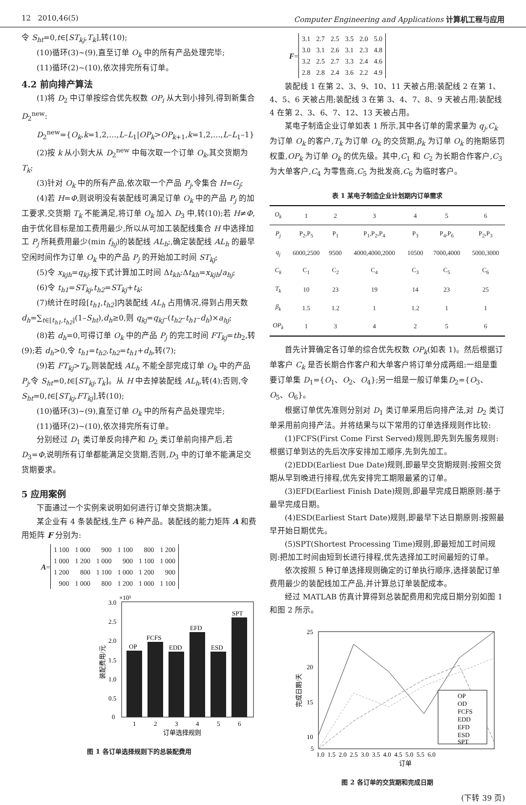12 2010,46(5) Computer Engineering and Applications 计算机工程与应用
令 S<sub>ht</sub>=0,t∈[ST<sub>kj</sub>,T<sub>k</sub>],转(10);
(10)循环(3)~(9),直至订单 O<sub>k</sub> 中的所有产品处理完毕;
(11)循环(2)~(10),依次排完所有订单。
4.2 前向排产算法
(1)将 D<sub>2</sub> 中订单按综合优先权数 OP<sub>i</sub> 从大到小排列,得到新集合 D<sub>2</sub><sup>new</sup>:
D<sub>2</sub><sup>new</sup>={O<sub>k</sub>,k=1,2,…,L–L<sub>1</sub>|OP<sub>k</sub>>OP<sub>k+1</sub>,k=1,2,…,L–L<sub>1</sub>–1}
(2)按 k 从小到大从 D<sub>2</sub><sup>new</sup> 中每次取一个订单 O<sub>k</sub>,其交货期为 T<sub>k</sub>;
(3)针对 O<sub>k</sub> 中的所有产品,依次取一个产品 P<sub>j</sub>,令集合 H=G<sub>j</sub>;
(4)若 H=Φ,则说明没有装配线可满足订单 O<sub>k</sub> 中的产品 P<sub>j</sub> 的加工要求,交货期 T<sub>k</sub> 不能满足,将订单 O<sub>k</sub> 加入 D<sub>3</sub> 中,转(10);若 H≠Φ,由于优化目标是加工费用最少,所以从可加工装配线集合 H 中选择加工 P<sub>j</sub> 所耗费用最少(min f<sub>hj</sub>)的装配线 AL<sub>h</sub>;,确定装配线 AL<sub>h</sub> 的最早空闲时间作为订单 O<sub>k</sub> 中的产品 P<sub>j</sub> 的开始加工时间 ST<sub>kj</sub>;
(5)令 x<sub>kjh</sub>=q<sub>kj</sub>,按下式计算加工时间 Δt<sub>kh</sub>:Δt<sub>kh</sub>=x<sub>kjh</sub>/a<sub>hj</sub>;
(6)令 t<sub>h1</sub>=ST<sub>kj</sub>,t<sub>h2</sub>=ST<sub>kj</sub>+t<sub>k</sub>;
(7)统计在时段[t<sub>h1</sub>,t<sub>h2</sub>]内装配线 AL<sub>h</sub> 占用情况,得到占用天数 d<sub>h</sub>=∑<sub>t∈[t<sub>h1</sub>,t<sub>h2</sub>]</sub>(1–S<sub>ht</sub>),d<sub>h</sub>≥0,则 q<sub>kj</sub>=q<sub>kj</sub>–(t<sub>h2</sub>–t<sub>h1</sub>–d<sub>h</sub>)×a<sub>hj</sub>;
(8)若 d<sub>h</sub>=0,可得订单 O<sub>k</sub> 中的产品 P<sub>j</sub> 的完工时间 FT<sub>kj</sub>=th<sub>2</sub>,转(9);若 d<sub>h</sub>>0,令 t<sub>h1</sub>=t<sub>h2</sub>,t<sub>h2</sub>=t<sub>h1</sub>+d<sub>h</sub>,转(7);
(9)若 FT<sub>kj</sub>>T<sub>k</sub>,则装配线 AL<sub>h</sub> 不能全部完成订单 O<sub>k</sub> 中的产品 P<sub>j</sub>,令 S<sub>ht</sub>=0,t∈[ST<sub>kj</sub>,T<sub>k</sub>]。从 H 中去掉装配线 AL<sub>h</sub>,转(4);否则,令 S<sub>ht</sub>=0,t∈[ST<sub>kj</sub>,FT<sub>kj</sub>],转(10);
(10)循环(3)~(9),直至订单 O<sub>k</sub> 中的所有产品处理完毕;
(11)循环(2)~(10),依次排完所有订单。
分别经过 D<sub>1</sub> 类订单反向排产和 D<sub>2</sub> 类订单前向排产后,若 D<sub>3</sub>=Φ,说明所有订单都能满足交货期,否则,D<sub>3</sub> 中的订单不能满足交货期要求。
5 应用案例
下面通过一个实例来说明如何进行订单交货期决策。
某企业有 4 条装配线,生产 6 种产品。装配线的能力矩阵 A 和费用矩阵 F 分别为:
A =
| 1 100 | 1 000 | 900 | 1 100 | 800 | 1 200 |
| 1 000 | 1 200 | 1 000 | 900 | 1 100 | 1 000 |
| 1 200 | 800 | 1 100 | 1 000 | 1 200 | 900 |
| 900 | 1 000 | 800 | 1 200 | 1 000 | 1 100 |
×10⁵
3.0
2.5
2.0
1.5
1.0
0.5
0
OP
FCFS
EDD
EFD
ESD
SPT
1
2
3
4
5
6
订单选择规则
装配费用/元
图 1 各订单选择规则下的总装配费用
F =
| 3.1 | 2.7 | 2.5 | 3.5 | 2.0 | 5.0 |
| 3.0 | 3.1 | 2.6 | 3.1 | 2.3 | 4.8 |
| 3.2 | 2.5 | 2.7 | 3.3 | 2.4 | 4.6 |
| 2.8 | 2.8 | 2.4 | 3.6 | 2.2 | 4.9 |
装配线 1 在第 2、3、9、10、11 天被占用;装配线 2 在第 1、4、5、6 天被占用;装配线 3 在第 3、4、7、8、9 天被占用;装配线 4 在第 2、3、6、7、12、13 天被占用。
某电子制造企业订单如表 1 所示,其中各订单的需求量为 q<sub>j</sub>,C<sub>k</sub> 为订单 O<sub>k</sub> 的客户,T<sub>k</sub> 为订单 O<sub>k</sub> 的交货期,β<sub>k</sub> 为订单 O<sub>k</sub> 的拖期惩罚权重,OP<sub>k</sub> 为订单 O<sub>k</sub> 的优先级。其中,C<sub>1</sub> 和 C<sub>2</sub> 为长期合作客户,C<sub>3</sub> 为大单客户,C<sub>4</sub> 为零售商,C<sub>5</sub> 为批发商,C<sub>6</sub> 为临时客户。
表 1 某电子制造企业计划期内订单需求
| O<sub>k</sub> | 1 | 2 | 3 | 4 | 5 | 6 |
| --- | --- | --- | --- | --- | --- | --- |
| P<sub>j</sub> | P<sub>2</sub>,P<sub>5</sub> | P<sub>1</sub> | P<sub>1</sub>,P<sub>2</sub>,P<sub>4</sub> | P<sub>3</sub> | P<sub>4</sub>,P<sub>6</sub> | P<sub>2</sub>,P<sub>3</sub> |
| q<sub>j</sub> | 6000,2500 | 9500 | 4000,4000,2000 | 10500 | 7000,4000 | 5000,3000 |
| C<sub>k</sub> | C<sub>1</sub> | C<sub>2</sub> | C<sub>4</sub> | C<sub>3</sub> | C<sub>5</sub> | C<sub>6</sub> |
| T<sub>k</sub> | 10 | 23 | 19 | 14 | 23 | 25 |
| β<sub>k</sub> | 1.5 | 1.2 | 1 | 1.2 | 1 | 1 |
| OP<sub>k</sub> | 1 | 3 | 4 | 2 | 5 | 6 |
首先计算确定各订单的综合优先权数 OP<sub>k</sub>(如表 1)。然后根据订单客户 C<sub>k</sub> 是否长期合作客户和大单客户将订单分成两组:一组是重要订单集 D<sub>1</sub>={O<sub>1</sub>、O<sub>2</sub>、O<sub>4</sub>};另一组是一般订单集D<sub>2</sub>={O<sub>3</sub>、O<sub>5</sub>、O<sub>6</sub>}。
根据订单优先准则分别对 D<sub>1</sub> 类订单采用后向排产法,对 D<sub>2</sub> 类订单采用前向排产法。并将结果与以下常用的订单选择规则作比较:
(1)FCFS(First Come First Served)规则,即先到先服务规则:根据订单到达的先后次序安排加工顺序,先到先加工。
(2)EDD(Earliest Due Date)规则,即最早交货期规则:按照交货期从早到晚进行排程,优先安排完工期限最紧的订单。
(3)EFD(Earliest Finish Date)规则,即最早完成日期原则:基于最早完成日期。
(4)ESD(Earliest Start Date)规则,即最早下达日期原则:按照最早开始日期优先。
(5)SPT(Shortest Processing Time)规则,即最短加工时间规则:把加工时间由短到长进行排程,优先选择加工时间最短的订单。
依次按照 5 种订单选择规则确定的订单执行顺序,选择装配订单费用最少的装配线加工产品,并计算总订单装配成本。
经过 MATLAB 仿真计算得到总装配费用和完成日期分别如图 1 和图 2 所示。
25
20
15
10
5
OP
OD
FCFS
EDD
EFD
ESD
SPT
1.0 1.5 2.0 2.5 3.0 3.5 4.0 4.5 5.0 5.5 6.0
订单
完成日期/天
图 2 各订单的交货期和完成日期
(下转 39 页)